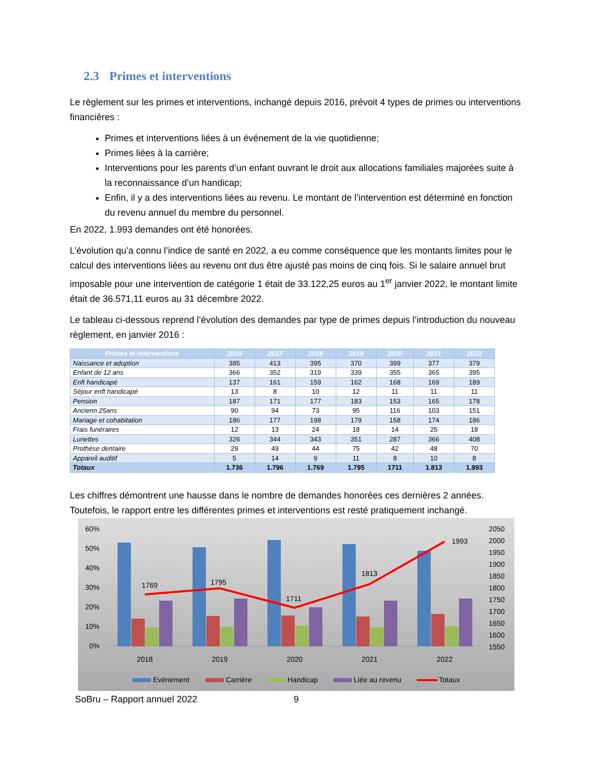2.3 Primes et interventions
Le règlement sur les primes et interventions, inchangé depuis 2016, prévoit 4 types de primes ou interventions financières :
Primes et interventions liées à un événement de la vie quotidienne;
Primes liées à la carrière;
Interventions pour les parents d’un enfant ouvrant le droit aux allocations familiales majorées suite à la reconnaissance d’un handicap;
Enfin, il y a des interventions liées au revenu. Le montant de l’intervention est déterminé en fonction du revenu annuel du membre du personnel.
En 2022, 1.993 demandes ont été honorées.
L’évolution qu’a connu l’indice de santé en 2022, a eu comme conséquence que les montants limites pour le calcul des interventions liées au revenu ont dus être ajusté pas moins de cinq fois. Si le salaire annuel brut imposable pour une intervention de catégorie 1 était de 33.122,25 euros au 1<sup>er</sup> janvier 2022, le montant limite était de 36.571,11 euros au 31 décembre 2022.
Le tableau ci-dessous reprend l’évolution des demandes par type de primes depuis l’introduction du nouveau règlement, en janvier 2016 :
| Primes et interventions | 2016 | 2017 | 2018 | 2019 | 2020 | 2021 | 2022 |
| --- | --- | --- | --- | --- | --- | --- | --- |
| Naissance et adoption | 385 | 413 | 395 | 370 | 399 | 377 | 379 |
| Enfant de 12 ans | 366 | 352 | 319 | 339 | 355 | 365 | 395 |
| Enft handicapé | 137 | 161 | 159 | 162 | 168 | 169 | 189 |
| Séjour enft handicapé | 13 | 8 | 10 | 12 | 11 | 11 | 11 |
| Pension | 187 | 171 | 177 | 183 | 153 | 165 | 178 |
| Ancienn 25ans | 90 | 94 | 73 | 95 | 116 | 103 | 151 |
| Mariage et cohabitation | 186 | 177 | 198 | 179 | 158 | 174 | 186 |
| Frais funéraires | 12 | 13 | 24 | 18 | 14 | 25 | 18 |
| Lunettes | 326 | 344 | 343 | 351 | 287 | 366 | 408 |
| Prothèse dentaire | 29 | 49 | 44 | 75 | 42 | 48 | 70 |
| Appareil auditif | 5 | 14 | 9 | 11 | 8 | 10 | 8 |
| Totaux | 1.736 | 1.796 | 1.769 | 1.795 | 1711 | 1.813 | 1.993 |
Les chiffres démontrent une hausse dans le nombre de demandes honorées ces dernières 2 années. Toutefois, le rapport entre les différentes primes et interventions est resté pratiquement inchangé.
60%
50%
40%
30%
20%
10%
0%
2050
2000
1950
1900
1850
1800
1750
1700
1650
1600
1550
1769
1795
1711
1813
1993
2018
2019
2020
2021
2022
Evénement
Carrière
Handicap
Liée au revenu
Totaux
SoBru – Rapport annuel 2022 9